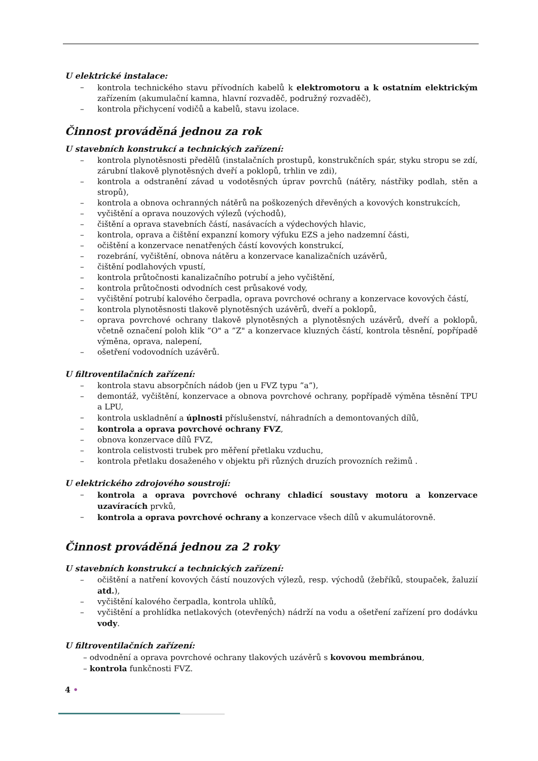U elektrické instalace:
– kontrola technického stavu přívodních kabelů k elektromotoru a k ostatním elektrickým zařízením (akumulační kamna, hlavní rozvaděč, podružný rozvaděč),
– kontrola přichycení vodičů a kabelů, stavu izolace.
Činnost prováděná jednou za rok
U stavebních konstrukcí a technických zařízení:
– kontrola plynotěsnosti předělů (instalačních prostupů, konstrukčních spár, styku stropu se zdí, zárubní tlakově plynotěsných dveří a poklopů, trhlin ve zdi),
– kontrola a odstranění závad u vodotěsných úprav povrchů (nátěry, nástřiky podlah, stěn a stropů),
– kontrola a obnova ochranných nátěrů na poškozených dřevěných a kovových konstrukcích,
– vyčištění a oprava nouzových výlezů (východů),
– čištění a oprava stavebních částí, nasávacích a výdechových hlavic,
– kontrola, oprava a čištění expanzní komory výfuku EZS a jeho nadzemní části,
– očištění a konzervace nenatřených částí kovových konstrukcí,
– rozebrání, vyčištění, obnova nátěru a konzervace kanalizačních uzávěrů,
– čištění podlahových vpustí,
– kontrola průtočnosti kanalizačního potrubí a jeho vyčištění,
– kontrola průtočnosti odvodních cest průsakové vody,
– vyčištění potrubí kalového čerpadla, oprava povrchové ochrany a konzervace kovových částí,
– kontrola plynotěsnosti tlakově plynotěsných uzávěrů, dveří a poklopů,
– oprava povrchové ochrany tlakově plynotěsných a plynotěsných uzávěrů, dveří a poklopů, včetně označení poloh klik ”O" a ”Z" a konzervace kluzných částí, kontrola těsnění, popřípadě výměna, oprava, nalepení,
– ošetření vodovodních uzávěrů.
U filtroventilačních zařízení:
– kontrola stavu absorpčních nádob (jen u FVZ typu ”a”),
– demontáž, vyčištění, konzervace a obnova povrchové ochrany, popřípadě výměna těsnění TPU a LPU,
– kontrola uskladnění a úplnosti příslušenství, náhradních a demontovaných dílů,
– kontrola a oprava povrchové ochrany FVZ,
– obnova konzervace dílů FVZ,
– kontrola celistvosti trubek pro měření přetlaku vzduchu,
– kontrola přetlaku dosaženého v objektu při různých druzích provozních režimů .
U elektrického zdrojového soustrojí:
– kontrola a oprava povrchové ochrany chladicí soustavy motoru a konzervace uzavíracích prvků,
– kontrola a oprava povrchové ochrany a konzervace všech dílů v akumulátorovně.
Činnost prováděná jednou za 2 roky
U stavebních konstrukcí a technických zařízení:
– očištění a natření kovových částí nouzových výlezů, resp. východů (žebříků, stoupaček, žaluzií atd.),
– vyčištění kalového čerpadla, kontrola uhlíků,
– vyčištění a prohlídka netlakových (otevřených) nádrží na vodu a ošetření zařízení pro dodávku vody.
U filtroventilačních zařízení:
– odvodnění a oprava povrchové ochrany tlakových uzávěrů s kovovou membránou,
– kontrola funkčnosti FVZ.
4 •